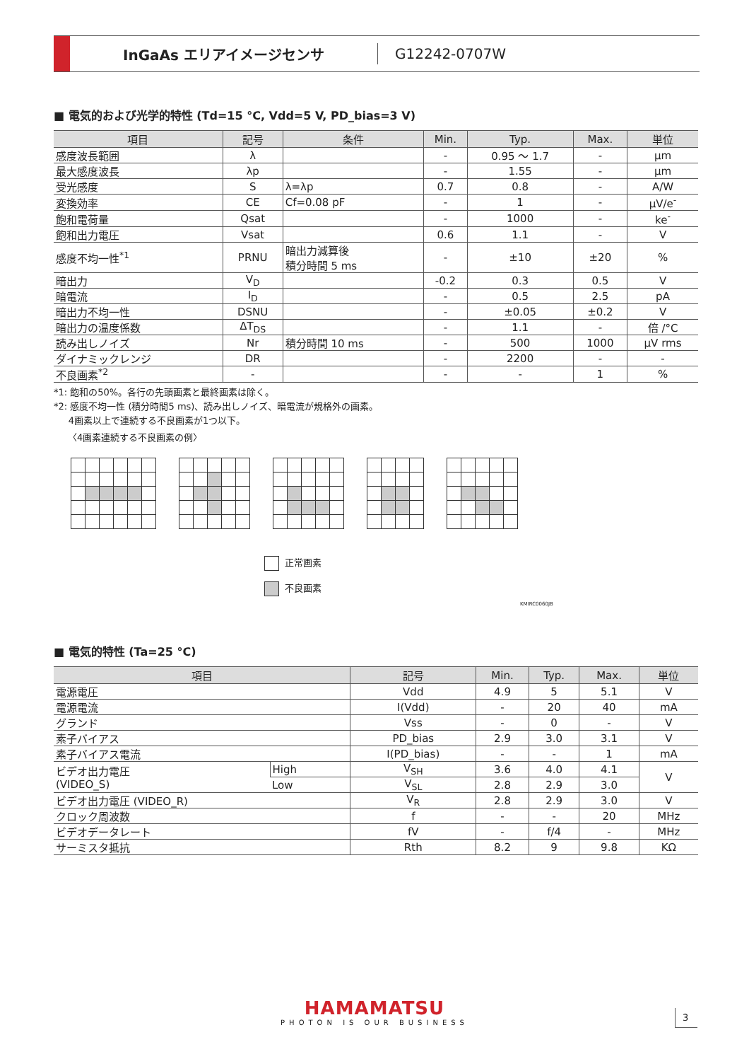InGaAs エリアイメージセンサ
G12242-0707W
■ 電気的および光学的特性 (Td=15 °C, Vdd=5 V, PD_bias=3 V)
| 項目 | 記号 | 条件 | Min. | Typ. | Max. | 単位 |
| --- | --- | --- | --- | --- | --- | --- |
| 感度波長範囲 | λ | | - | 0.95 ～ 1.7 | - | μm |
| 最大感度波長 | λp | | - | 1.55 | - | μm |
| 受光感度 | S | λ=λp | 0.7 | 0.8 | - | A/W |
| 変換効率 | CE | Cf=0.08 pF | - | 1 | - | μV/e<sup>-</sup> |
| 飽和電荷量 | Qsat | | - | 1000 | - | ke<sup>-</sup> |
| 飽和出力電圧 | Vsat | | 0.6 | 1.1 | - | V |
| 感度不均一性<sup>*1</sup> | PRNU | 暗出力減算後 積分時間 5 ms | - | ±10 | ±20 | % |
| 暗出力 | V<sub>D</sub> | | -0.2 | 0.3 | 0.5 | V |
| 暗電流 | I<sub>D</sub> | | - | 0.5 | 2.5 | pA |
| 暗出力不均一性 | DSNU | | - | ±0.05 | ±0.2 | V |
| 暗出力の温度係数 | ΔT<sub>DS</sub> | | - | 1.1 | - | 倍 /°C |
| 読み出しノイズ | Nr | 積分時間 10 ms | - | 500 | 1000 | μV rms |
| ダイナミックレンジ | DR | | - | 2200 | - | - |
| 不良画素<sup>*2</sup> | - | | - | - | 1 | % |
*1: 飽和の50%。各行の先頭画素と最終画素は除く。
*2: 感度不均一性 (積分時間5 ms)、読み出しノイズ、暗電流が規格外の画素。
4画素以上で連続する不良画素が1つ以下。
〈4画素連続する不良画素の例〉
正常画素
不良画素
KMIRC0060JB
■ 電気的特性 (Ta=25 °C)
| 項目 | | 記号 | Min. | Typ. | Max. | 単位 |
| --- | --- | --- | --- | --- | --- | --- |
| 電源電圧 | | Vdd | 4.9 | 5 | 5.1 | V |
| 電源電流 | | I(Vdd) | - | 20 | 40 | mA |
| グランド | | Vss | - | 0 | - | V |
| 素子バイアス | | PD_bias | 2.9 | 3.0 | 3.1 | V |
| 素子バイアス電流 | | I(PD_bias) | - | - | 1 | mA |
| ビデオ出力電圧 (VIDEO_S) | High | V<sub>SH</sub> | 3.6 | 4.0 | 4.1 | V |
| | Low | V<sub>SL</sub> | 2.8 | 2.9 | 3.0 | |
| ビデオ出力電圧 (VIDEO_R) | | V<sub>R</sub> | 2.8 | 2.9 | 3.0 | V |
| クロック周波数 | | f | - | - | 20 | MHz |
| ビデオデータレート | | fV | - | f/4 | - | MHz |
| サーミスタ抵抗 | | Rth | 8.2 | 9 | 9.8 | KΩ |
HAMAMATSU
PHOTON IS OUR BUSINESS
3